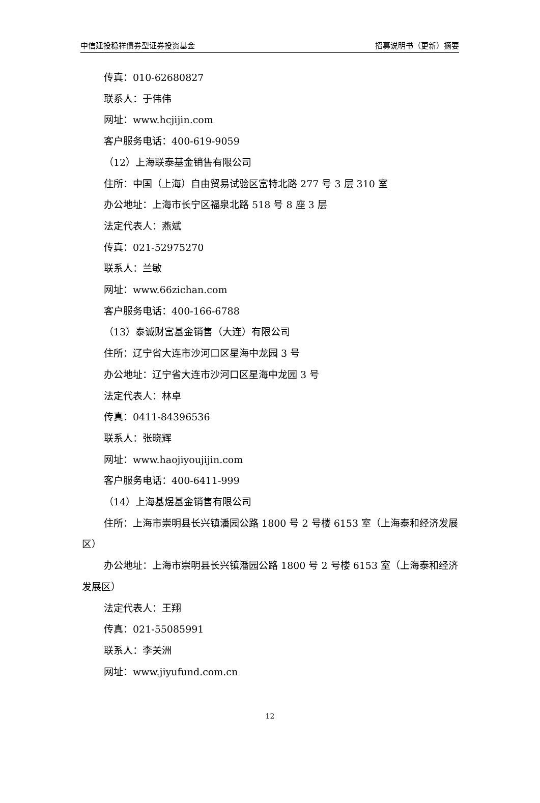中信建投稳祥债券型证券投资基金 招募说明书（更新）摘要
传真：010-62680827
联系人：于伟伟
网址：www.hcjijin.com
客户服务电话：400-619-9059
（12）上海联泰基金销售有限公司
住所：中国（上海）自由贸易试验区富特北路 277 号 3 层 310 室
办公地址：上海市长宁区福泉北路 518 号 8 座 3 层
法定代表人：燕斌
传真：021-52975270
联系人：兰敏
网址：www.66zichan.com
客户服务电话：400-166-6788
（13）泰诚财富基金销售（大连）有限公司
住所：辽宁省大连市沙河口区星海中龙园 3 号
办公地址：辽宁省大连市沙河口区星海中龙园 3 号
法定代表人：林卓
传真：0411-84396536
联系人：张晓辉
网址：www.haojiyoujijin.com
客户服务电话：400-6411-999
（14）上海基煜基金销售有限公司
住所：上海市崇明县长兴镇潘园公路 1800 号 2 号楼 6153 室（上海泰和经济发展区）
办公地址：上海市崇明县长兴镇潘园公路 1800 号 2 号楼 6153 室（上海泰和经济发展区）
法定代表人：王翔
传真：021-55085991
联系人：李关洲
网址：www.jiyufund.com.cn
12